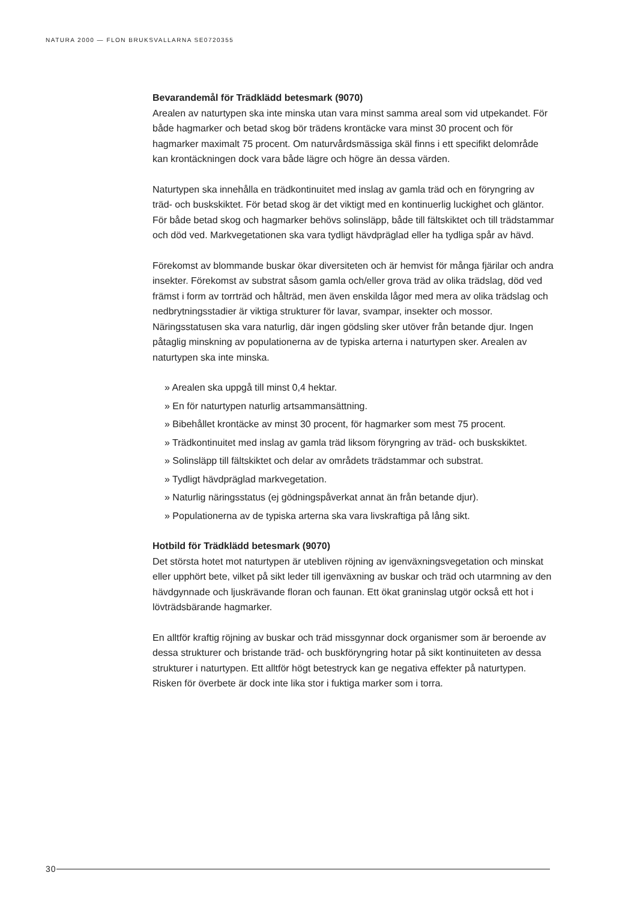NATURA 2000 — FLON BRUKSVALLARNA SE0720355
Bevarandemål för Trädklädd betesmark (9070)
Arealen av naturtypen ska inte minska utan vara minst samma areal som vid utpekandet. För både hagmarker och betad skog bör trädens krontäcke vara minst 30 procent och för hagmarker maximalt 75 procent. Om naturvårdsmässiga skäl finns i ett specifikt delområde kan krontäckningen dock vara både lägre och högre än dessa värden.
Naturtypen ska innehålla en trädkontinuitet med inslag av gamla träd och en föryngring av träd- och buskskiktet. För betad skog är det viktigt med en kontinuerlig luckighet och gläntor. För både betad skog och hagmarker behövs solinsläpp, både till fältskiktet och till trädstammar och död ved. Markvegetationen ska vara tydligt hävdpräglad eller ha tydliga spår av hävd.
Förekomst av blommande buskar ökar diversiteten och är hemvist för många fjärilar och andra insekter. Förekomst av substrat såsom gamla och/eller grova träd av olika trädslag, död ved främst i form av torrträd och hålträd, men även enskilda lågor med mera av olika trädslag och nedbrytningsstadier är viktiga strukturer för lavar, svampar, insekter och mossor.
Näringsstatusen ska vara naturlig, där ingen gödsling sker utöver från betande djur. Ingen påtaglig minskning av populationerna av de typiska arterna i naturtypen sker. Arealen av naturtypen ska inte minska.
» Arealen ska uppgå till minst 0,4 hektar.
» En för naturtypen naturlig artsammansättning.
» Bibehållet krontäcke av minst 30 procent, för hagmarker som mest 75 procent.
» Trädkontinuitet med inslag av gamla träd liksom föryngring av träd- och buskskiktet.
» Solinsläpp till fältskiktet och delar av områdets trädstammar och substrat.
» Tydligt hävdpräglad markvegetation.
» Naturlig näringsstatus (ej gödningspåverkat annat än från betande djur).
» Populationerna av de typiska arterna ska vara livskraftiga på lång sikt.
Hotbild för Trädklädd betesmark (9070)
Det största hotet mot naturtypen är utebliven röjning av igenväxningsvegetation och minskat eller upphört bete, vilket på sikt leder till igenväxning av buskar och träd och utarmning av den hävdgynnade och ljuskrävande floran och faunan. Ett ökat graninslag utgör också ett hot i lövträdsbärande hagmarker.
En alltför kraftig röjning av buskar och träd missgynnar dock organismer som är beroende av dessa strukturer och bristande träd- och buskföryngring hotar på sikt kontinuiteten av dessa strukturer i naturtypen. Ett alltför högt betestryck kan ge negativa effekter på naturtypen. Risken för överbete är dock inte lika stor i fuktiga marker som i torra.
30